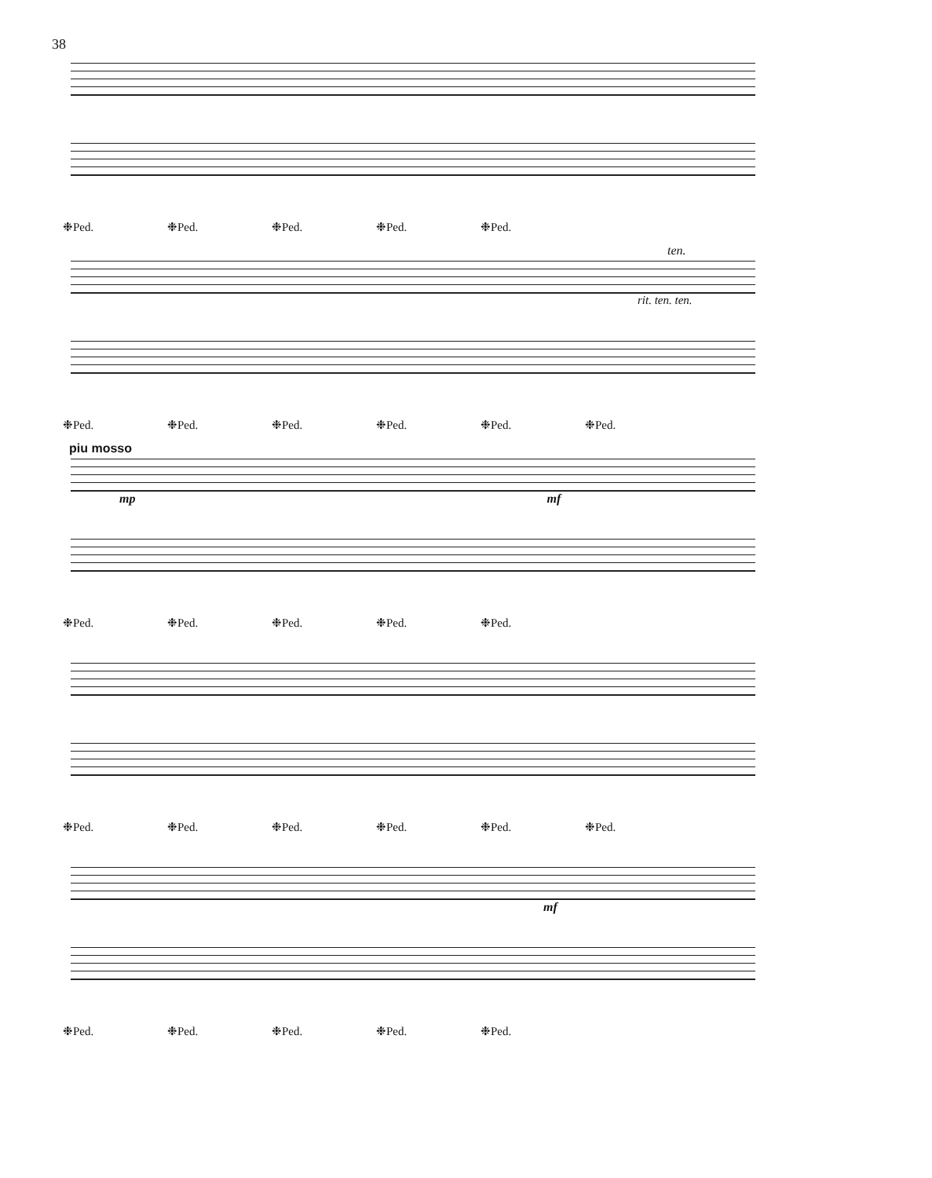38
❉Ped. ❉Ped. ❉Ped. ❉Ped. ❉Ped.
ten.
rit. ten. ten.
❉Ped. ❉Ped. ❉Ped. ❉Ped. ❉Ped. ❉Ped.
piu mosso
mp mf
❉Ped. ❉Ped. ❉Ped. ❉Ped. ❉Ped.
❉Ped. ❉Ped. ❉Ped. ❉Ped. ❉Ped. ❉Ped.
mf
❉Ped. ❉Ped. ❉Ped. ❉Ped. ❉Ped.